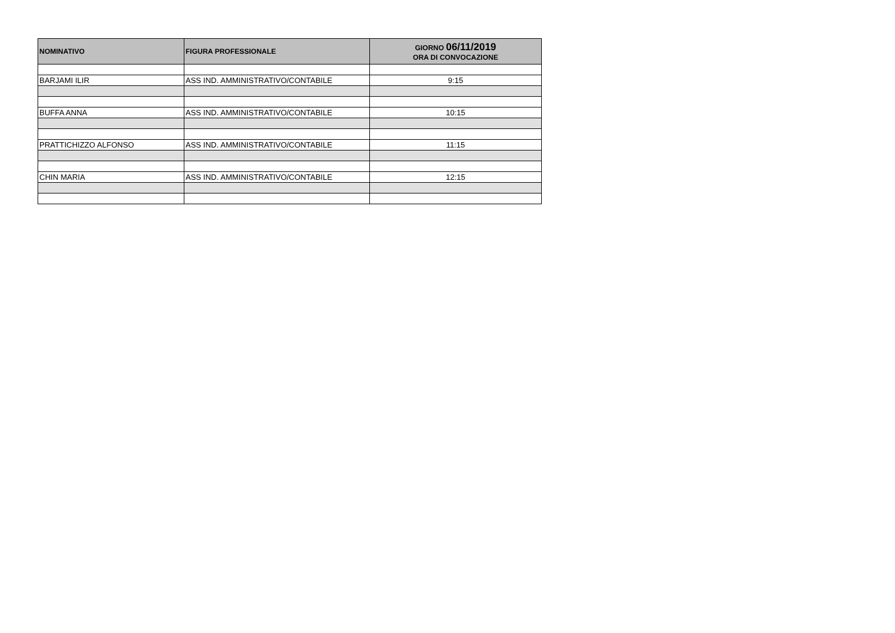| NOMINATIVO | FIGURA PROFESSIONALE | GIORNO 06/11/2019 ORA DI CONVOCAZIONE |
| --- | --- | --- |
| BARJAMI ILIR | ASS IND. AMMINISTRATIVO/CONTABILE | 9:15 |
| BUFFA ANNA | ASS IND. AMMINISTRATIVO/CONTABILE | 10:15 |
| PRATTICHIZZO ALFONSO | ASS IND. AMMINISTRATIVO/CONTABILE | 11:15 |
| CHIN MARIA | ASS IND. AMMINISTRATIVO/CONTABILE | 12:15 |